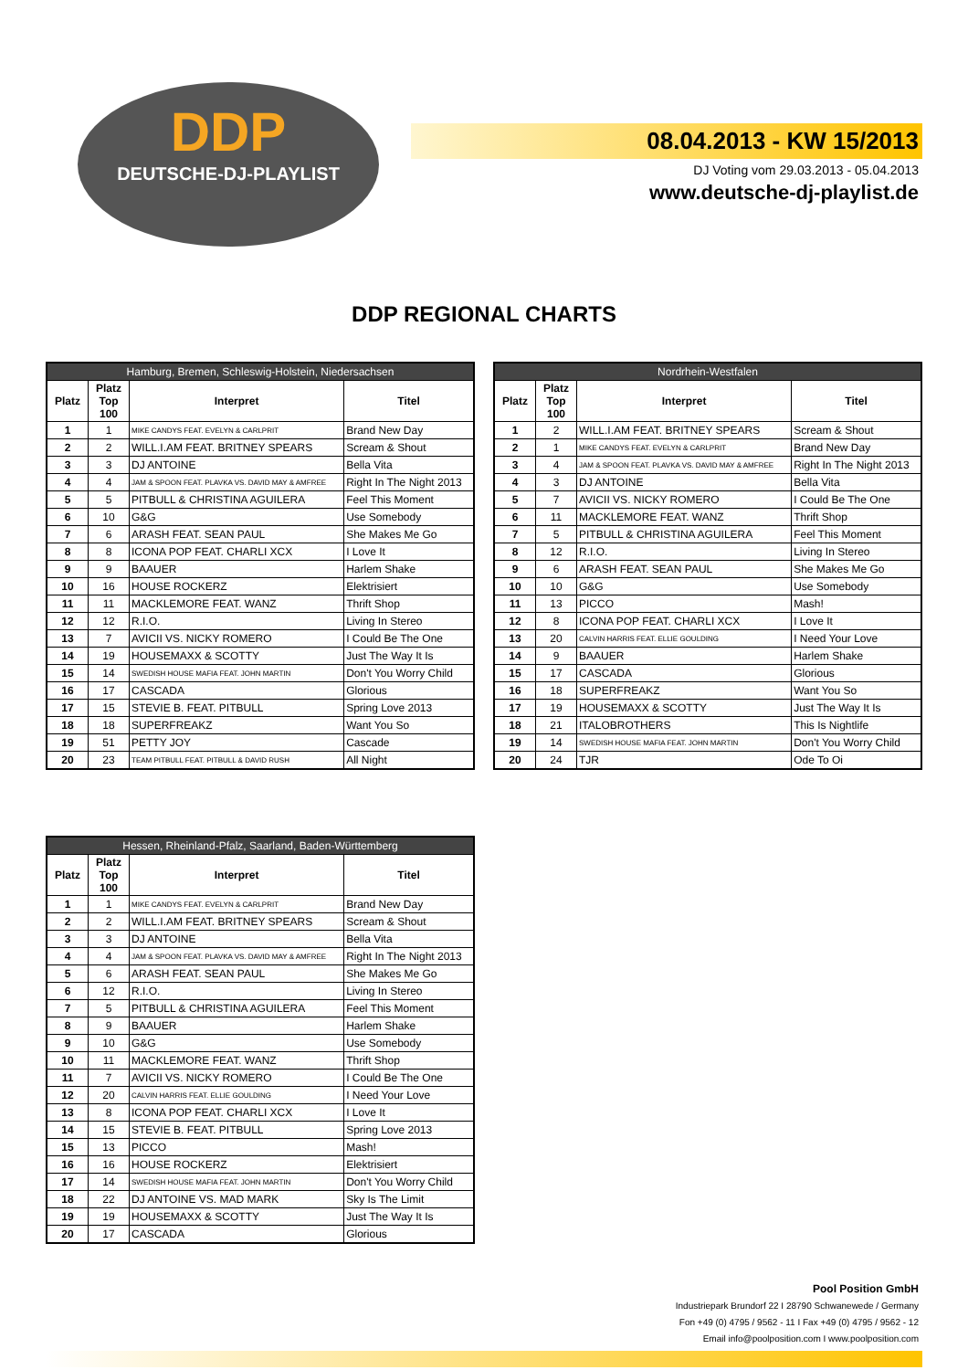DDP
DEUTSCHE-DJ-PLAYLIST
08.04.2013 - KW 15/2013
DJ Voting vom 29.03.2013 - 05.04.2013
www.deutsche-dj-playlist.de
DDP REGIONAL CHARTS
| Hamburg, Bremen, Schleswig-Holstein, Niedersachsen | | | |
| --- | --- | --- | --- |
| Platz | Platz Top 100 | Interpret | Titel |
| 1 | 1 | MIKE CANDYS FEAT. EVELYN & CARLPRIT | Brand New Day |
| 2 | 2 | WILL.I.AM FEAT. BRITNEY SPEARS | Scream & Shout |
| 3 | 3 | DJ ANTOINE | Bella Vita |
| 4 | 4 | JAM & SPOON FEAT. PLAVKA VS. DAVID MAY & AMFREE | Right In The Night 2013 |
| 5 | 5 | PITBULL & CHRISTINA AGUILERA | Feel This Moment |
| 6 | 10 | G&G | Use Somebody |
| 7 | 6 | ARASH FEAT. SEAN PAUL | She Makes Me Go |
| 8 | 8 | ICONA POP FEAT. CHARLI XCX | I Love It |
| 9 | 9 | BAAUER | Harlem Shake |
| 10 | 16 | HOUSE ROCKERZ | Elektrisiert |
| 11 | 11 | MACKLEMORE FEAT. WANZ | Thrift Shop |
| 12 | 12 | R.I.O. | Living In Stereo |
| 13 | 7 | AVICII VS. NICKY ROMERO | I Could Be The One |
| 14 | 19 | HOUSEMAXX & SCOTTY | Just The Way It Is |
| 15 | 14 | SWEDISH HOUSE MAFIA FEAT. JOHN MARTIN | Don't You Worry Child |
| 16 | 17 | CASCADA | Glorious |
| 17 | 15 | STEVIE B. FEAT. PITBULL | Spring Love 2013 |
| 18 | 18 | SUPERFREAKZ | Want You So |
| 19 | 51 | PETTY JOY | Cascade |
| 20 | 23 | TEAM PITBULL FEAT. PITBULL & DAVID RUSH | All Night |
| Nordrhein-Westfalen | | | |
| --- | --- | --- | --- |
| Platz | Platz Top 100 | Interpret | Titel |
| 1 | 2 | WILL.I.AM FEAT. BRITNEY SPEARS | Scream & Shout |
| 2 | 1 | MIKE CANDYS FEAT. EVELYN & CARLPRIT | Brand New Day |
| 3 | 4 | JAM & SPOON FEAT. PLAVKA VS. DAVID MAY & AMFREE | Right In The Night 2013 |
| 4 | 3 | DJ ANTOINE | Bella Vita |
| 5 | 7 | AVICII VS. NICKY ROMERO | I Could Be The One |
| 6 | 11 | MACKLEMORE FEAT. WANZ | Thrift Shop |
| 7 | 5 | PITBULL & CHRISTINA AGUILERA | Feel This Moment |
| 8 | 12 | R.I.O. | Living In Stereo |
| 9 | 6 | ARASH FEAT. SEAN PAUL | She Makes Me Go |
| 10 | 10 | G&G | Use Somebody |
| 11 | 13 | PICCO | Mash! |
| 12 | 8 | ICONA POP FEAT. CHARLI XCX | I Love It |
| 13 | 20 | CALVIN HARRIS FEAT. ELLIE GOULDING | I Need Your Love |
| 14 | 9 | BAAUER | Harlem Shake |
| 15 | 17 | CASCADA | Glorious |
| 16 | 18 | SUPERFREAKZ | Want You So |
| 17 | 19 | HOUSEMAXX & SCOTTY | Just The Way It Is |
| 18 | 21 | ITALOBROTHERS | This Is Nightlife |
| 19 | 14 | SWEDISH HOUSE MAFIA FEAT. JOHN MARTIN | Don't You Worry Child |
| 20 | 24 | TJR | Ode To Oi |
| Hessen, Rheinland-Pfalz, Saarland, Baden-Württemberg | | | |
| --- | --- | --- | --- |
| Platz | Platz Top 100 | Interpret | Titel |
| 1 | 1 | MIKE CANDYS FEAT. EVELYN & CARLPRIT | Brand New Day |
| 2 | 2 | WILL.I.AM FEAT. BRITNEY SPEARS | Scream & Shout |
| 3 | 3 | DJ ANTOINE | Bella Vita |
| 4 | 4 | JAM & SPOON FEAT. PLAVKA VS. DAVID MAY & AMFREE | Right In The Night 2013 |
| 5 | 6 | ARASH FEAT. SEAN PAUL | She Makes Me Go |
| 6 | 12 | R.I.O. | Living In Stereo |
| 7 | 5 | PITBULL & CHRISTINA AGUILERA | Feel This Moment |
| 8 | 9 | BAAUER | Harlem Shake |
| 9 | 10 | G&G | Use Somebody |
| 10 | 11 | MACKLEMORE FEAT. WANZ | Thrift Shop |
| 11 | 7 | AVICII VS. NICKY ROMERO | I Could Be The One |
| 12 | 20 | CALVIN HARRIS FEAT. ELLIE GOULDING | I Need Your Love |
| 13 | 8 | ICONA POP FEAT. CHARLI XCX | I Love It |
| 14 | 15 | STEVIE B. FEAT. PITBULL | Spring Love 2013 |
| 15 | 13 | PICCO | Mash! |
| 16 | 16 | HOUSE ROCKERZ | Elektrisiert |
| 17 | 14 | SWEDISH HOUSE MAFIA FEAT. JOHN MARTIN | Don't You Worry Child |
| 18 | 22 | DJ ANTOINE VS. MAD MARK | Sky Is The Limit |
| 19 | 19 | HOUSEMAXX & SCOTTY | Just The Way It Is |
| 20 | 17 | CASCADA | Glorious |
Pool Position GmbH
Industriepark Brundorf 22 I 28790 Schwanewede / Germany
Fon +49 (0) 4795 / 9562 - 11 I Fax +49 (0) 4795 / 9562 - 12
Email info@poolposition.com I www.poolposition.com